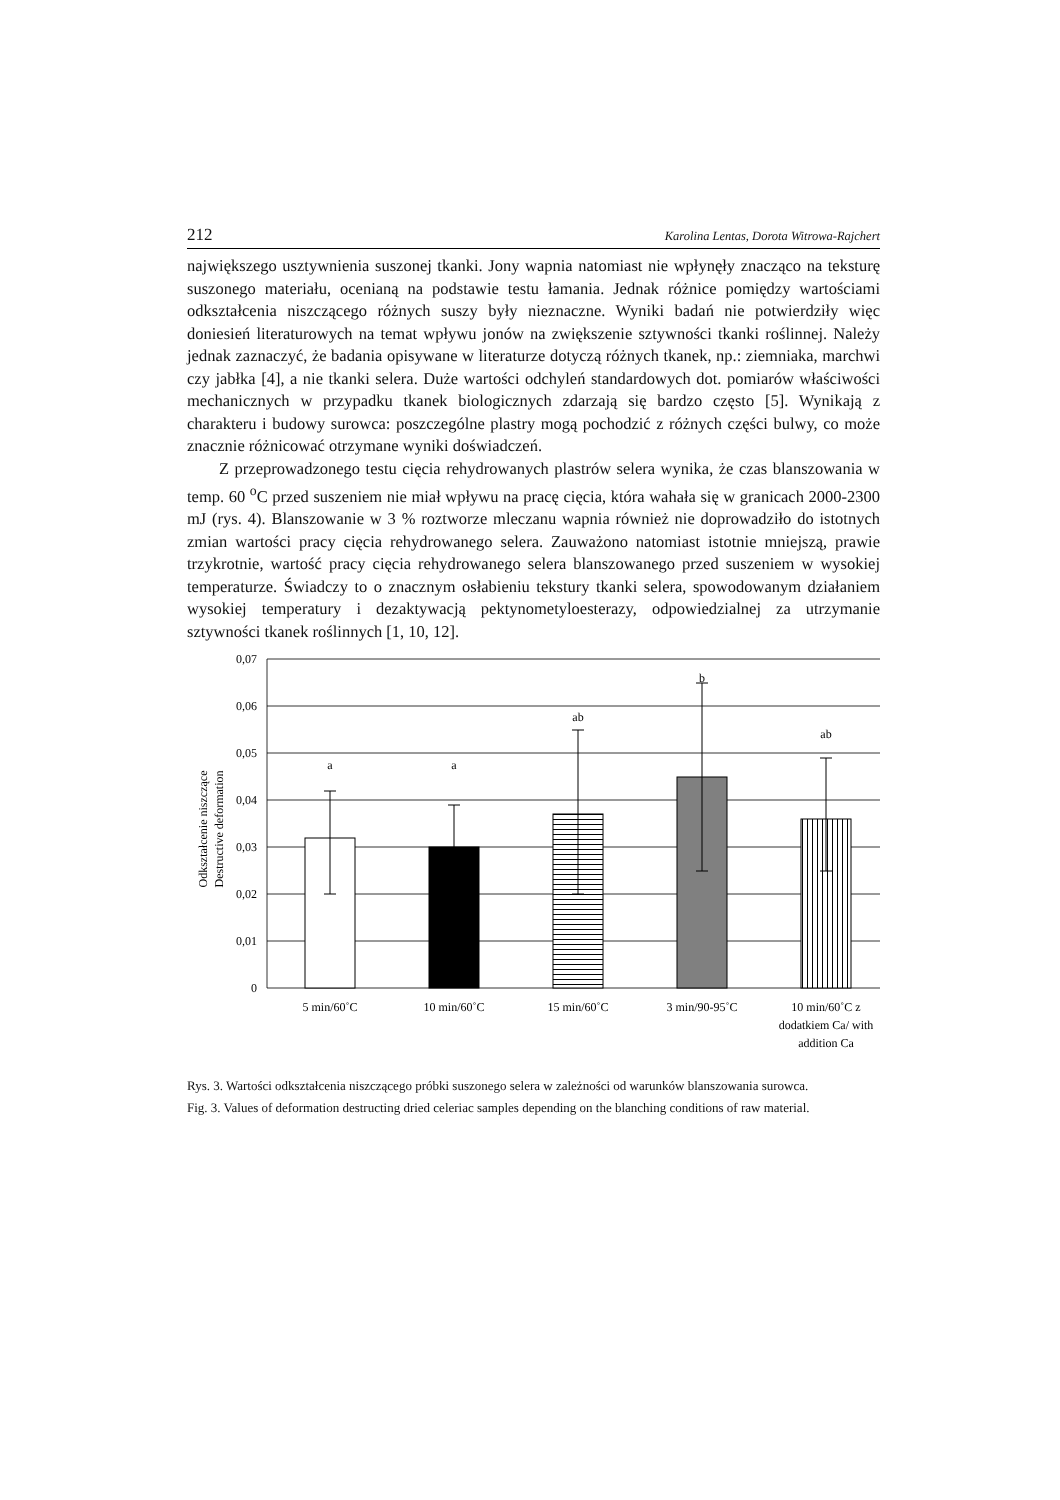212 Karolina Lentas, Dorota Witrowa-Rajchert
największego usztywnienia suszonej tkanki. Jony wapnia natomiast nie wpłynęły znacząco na teksturę suszonego materiału, ocenianą na podstawie testu łamania. Jednak różnice pomiędzy wartościami odkształcenia niszczącego różnych suszy były nieznaczne. Wyniki badań nie potwierdziły więc doniesień literaturowych na temat wpływu jonów na zwiększenie sztywności tkanki roślinnej. Należy jednak zaznaczyć, że badania opisywane w literaturze dotyczą różnych tkanek, np.: ziemniaka, marchwi czy jabłka [4], a nie tkanki selera. Duże wartości odchyleń standardowych dot. pomiarów właściwości mechanicznych w przypadku tkanek biologicznych zdarzają się bardzo często [5]. Wynikają z charakteru i budowy surowca: poszczególne plastry mogą pochodzić z różnych części bulwy, co może znacznie różnicować otrzymane wyniki doświadczeń.
Z przeprowadzonego testu cięcia rehydrowanych plastrów selera wynika, że czas blanszowania w temp. 60 <sup>o</sup>C przed suszeniem nie miał wpływu na pracę cięcia, która wahała się w granicach 2000-2300 mJ (rys. 4). Blanszowanie w 3 % roztworze mleczanu wapnia również nie doprowadziło do istotnych zmian wartości pracy cięcia rehydrowanego selera. Zauważono natomiast istotnie mniejszą, prawie trzykrotnie, wartość pracy cięcia rehydrowanego selera blanszowanego przed suszeniem w wysokiej temperaturze. Świadczy to o znacznym osłabieniu tekstury tkanki selera, spowodowanym działaniem wysokiej temperatury i dezaktywacją pektynometyloesterazy, odpowiedzialnej za utrzymanie sztywności tkanek roślinnych [1, 10, 12].
0,07
0,06
0,05
0,04
0,03
0,02
0,01
0
Odkształcenie niszczące
Destructive deformation
a
a
ab
b
ab
5 min/60˚C
10 min/60˚C
15 min/60˚C
3 min/90-95˚C
10 min/60˚C z
dodatkiem Ca/ with
addition Ca
Rys. 3. Wartości odkształcenia niszczącego próbki suszonego selera w zależności od warunków blanszowania surowca.
Fig. 3. Values of deformation destructing dried celeriac samples depending on the blanching conditions of raw material.